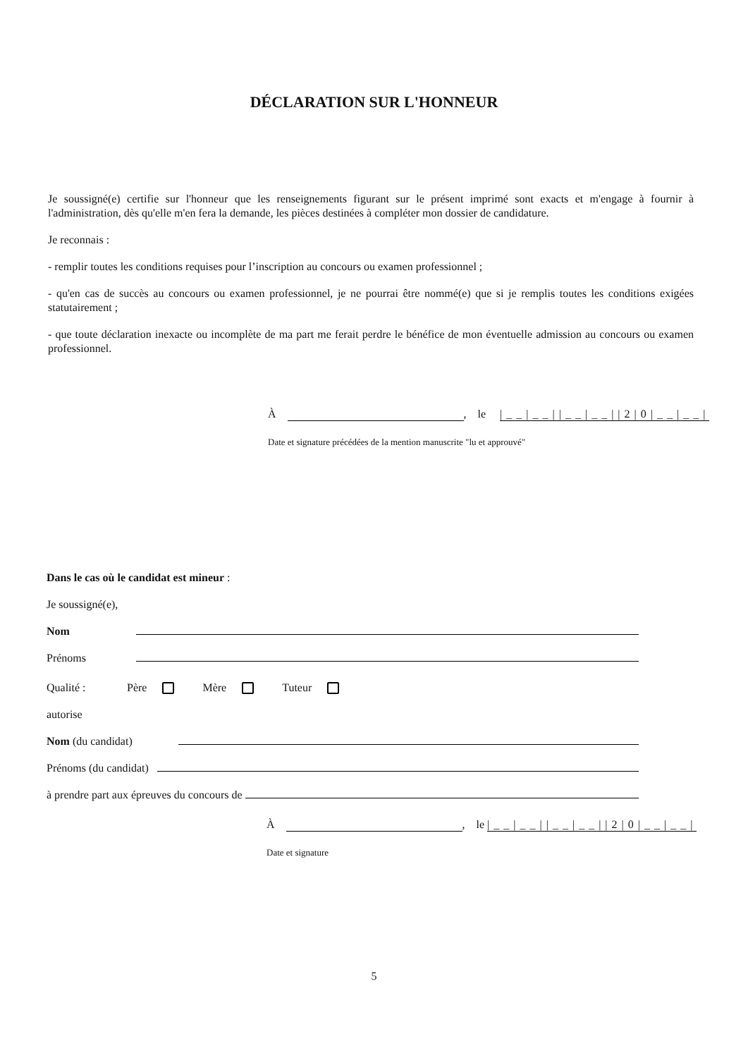DÉCLARATION SUR L'HONNEUR
Je soussigné(e) certifie sur l'honneur que les renseignements figurant sur le présent imprimé sont exacts et m'engage à fournir à l'administration, dès qu'elle m'en fera la demande, les pièces destinées à compléter mon dossier de candidature.
Je reconnais :
- remplir toutes les conditions requises pour l’inscription au concours ou examen professionnel ;
- qu'en cas de succès au concours ou examen professionnel, je ne pourrai être nommé(e) que si je remplis toutes les conditions exigées statutairement ;
- que toute déclaration inexacte ou incomplète de ma part me ferait perdre le bénéfice de mon éventuelle admission au concours ou examen professionnel.
À , le |__|__||__|__||2|0|__|__|
Date et signature précédées de la mention manuscrite "lu et approuvé"
Dans le cas où le candidat est mineur :
Je soussigné(e),
Nom
Prénoms
Qualité : Père Mère Tuteur
autorise
Nom (du candidat)
Prénoms (du candidat)
à prendre part aux épreuves du concours de
À , le |__|__||__|__||2|0|__|__|
Date et signature
5